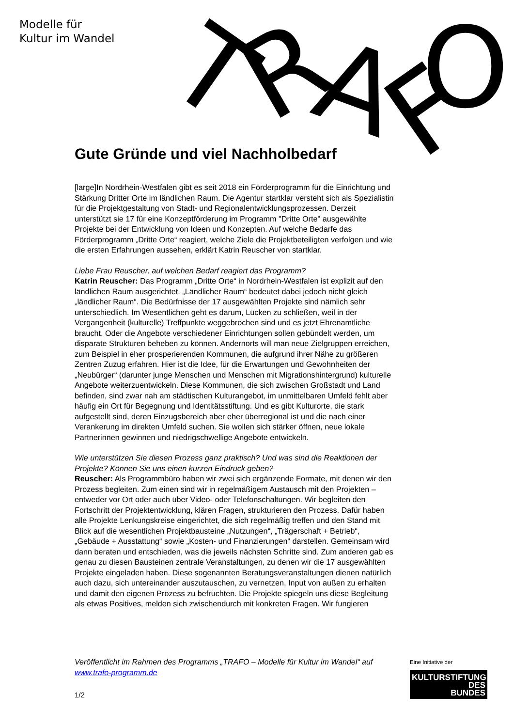Modelle für
Kultur im Wandel
T
R
A
F
O
Gute Gründe und viel Nachholbedarf
[large]In Nordrhein-Westfalen gibt es seit 2018 ein Förderprogramm für die Einrichtung und Stärkung Dritter Orte im ländlichen Raum. Die Agentur startklar versteht sich als Spezialistin für die Projektgestaltung von Stadt- und Regionalentwicklungsprozessen. Derzeit unterstützt sie 17 für eine Konzeptförderung im Programm "Dritte Orte" ausgewählte Projekte bei der Entwicklung von Ideen und Konzepten. Auf welche Bedarfe das Förderprogramm „Dritte Orte“ reagiert, welche Ziele die Projektbeteiligten verfolgen und wie die ersten Erfahrungen aussehen, erklärt Katrin Reuscher von startklar.
Liebe Frau Reuscher, auf welchen Bedarf reagiert das Programm?
Katrin Reuscher: Das Programm „Dritte Orte“ in Nordrhein-Westfalen ist explizit auf den ländlichen Raum ausgerichtet. „Ländlicher Raum“ bedeutet dabei jedoch nicht gleich „ländlicher Raum“. Die Bedürfnisse der 17 ausgewählten Projekte sind nämlich sehr unterschiedlich. Im Wesentlichen geht es darum, Lücken zu schließen, weil in der Vergangenheit (kulturelle) Treffpunkte weggebrochen sind und es jetzt Ehrenamtliche braucht. Oder die Angebote verschiedener Einrichtungen sollen gebündelt werden, um disparate Strukturen beheben zu können. Andernorts will man neue Zielgruppen erreichen, zum Beispiel in eher prosperierenden Kommunen, die aufgrund ihrer Nähe zu größeren Zentren Zuzug erfahren. Hier ist die Idee, für die Erwartungen und Gewohnheiten der „Neubürger“ (darunter junge Menschen und Menschen mit Migrationshintergrund) kulturelle Angebote weiterzuentwickeln. Diese Kommunen, die sich zwischen Großstadt und Land befinden, sind zwar nah am städtischen Kulturangebot, im unmittelbaren Umfeld fehlt aber häufig ein Ort für Begegnung und Identitätsstiftung. Und es gibt Kulturorte, die stark aufgestellt sind, deren Einzugsbereich aber eher überregional ist und die nach einer Verankerung im direkten Umfeld suchen. Sie wollen sich stärker öffnen, neue lokale Partnerinnen gewinnen und niedrigschwellige Angebote entwickeln.
Wie unterstützen Sie diesen Prozess ganz praktisch? Und was sind die Reaktionen der Projekte? Können Sie uns einen kurzen Eindruck geben?
Reuscher: Als Programmbüro haben wir zwei sich ergänzende Formate, mit denen wir den Prozess begleiten. Zum einen sind wir in regelmäßigem Austausch mit den Projekten – entweder vor Ort oder auch über Video- oder Telefonschaltungen. Wir begleiten den Fortschritt der Projektentwicklung, klären Fragen, strukturieren den Prozess. Dafür haben alle Projekte Lenkungskreise eingerichtet, die sich regelmäßig treffen und den Stand mit Blick auf die wesentlichen Projektbausteine „Nutzungen“, „Trägerschaft + Betrieb“, „Gebäude + Ausstattung“ sowie „Kosten- und Finanzierungen“ darstellen. Gemeinsam wird dann beraten und entschieden, was die jeweils nächsten Schritte sind. Zum anderen gab es genau zu diesen Bausteinen zentrale Veranstaltungen, zu denen wir die 17 ausgewählten Projekte eingeladen haben. Diese sogenannten Beratungsveranstaltungen dienen natürlich auch dazu, sich untereinander auszutauschen, zu vernetzen, Input von außen zu erhalten und damit den eigenen Prozess zu befruchten. Die Projekte spiegeln uns diese Begleitung als etwas Positives, melden sich zwischendurch mit konkreten Fragen. Wir fungieren
Veröffentlicht im Rahmen des Programms „TRAFO – Modelle für Kultur im Wandel“ auf www.trafo-programm.de
1/2
Eine Initiative der
KULTURSTIFTUNG
DES
BUNDES